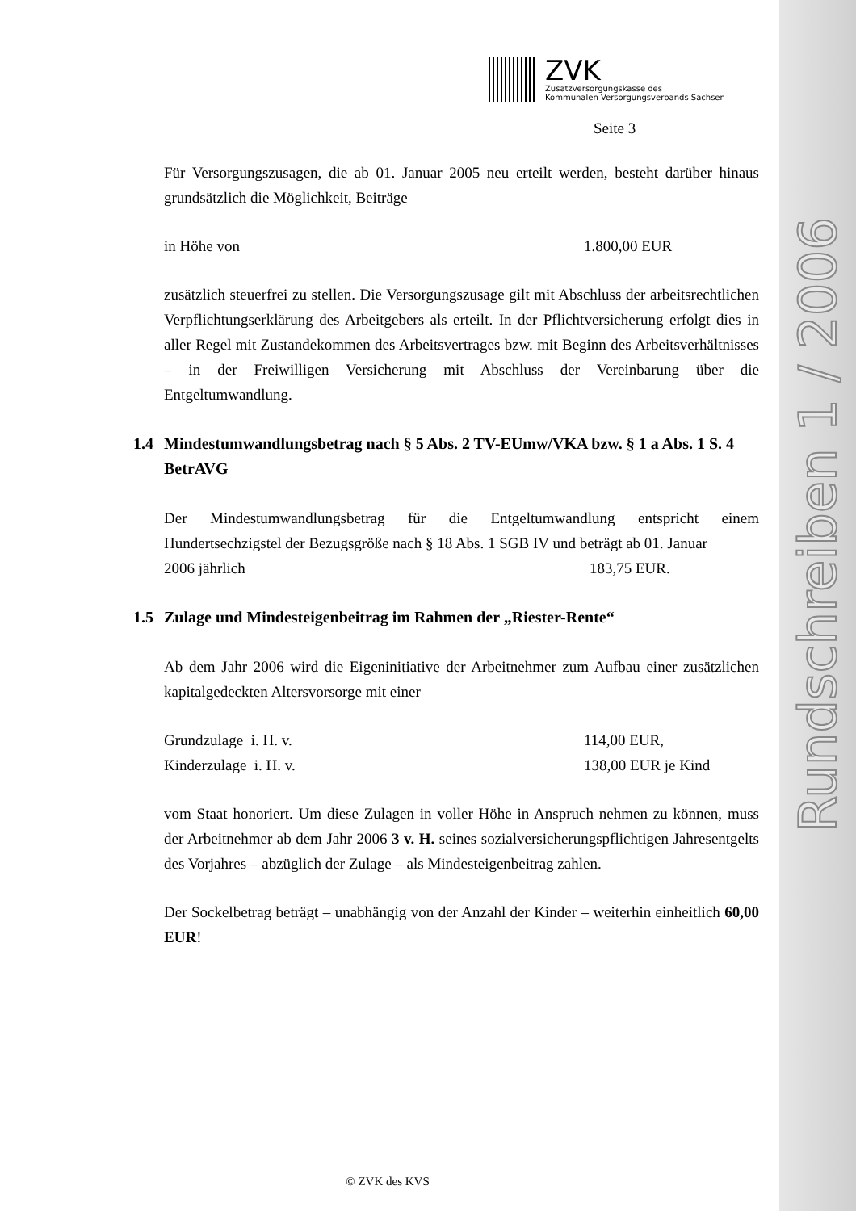Rundschreiben 1 / 2006
ZVK
Zusatzversorgungskasse des
Kommunalen Versorgungsverbands Sachsen
Seite 3
Für Versorgungszusagen, die ab 01. Januar 2005 neu erteilt werden, besteht darüber hinaus grundsätzlich die Möglichkeit, Beiträge
in Höhe von 1.800,00 EUR
zusätzlich steuerfrei zu stellen. Die Versorgungszusage gilt mit Abschluss der arbeitsrechtlichen Verpflichtungserklärung des Arbeitgebers als erteilt. In der Pflichtversicherung erfolgt dies in aller Regel mit Zustandekommen des Arbeitsvertrages bzw. mit Beginn des Arbeitsverhältnisses – in der Freiwilligen Versicherung mit Abschluss der Vereinbarung über die Entgeltumwandlung.
1.4 Mindestumwandlungsbetrag nach § 5 Abs. 2 TV-EUmw/VKA bzw. § 1 a Abs. 1 S. 4 BetrAVG
Der Mindestumwandlungsbetrag für die Entgeltumwandlung entspricht einem Hundertsechzigstel der Bezugsgröße nach § 18 Abs. 1 SGB IV und beträgt ab 01. Januar
2006 jährlich 183,75 EUR.
1.5 Zulage und Mindesteigenbeitrag im Rahmen der „Riester-Rente“
Ab dem Jahr 2006 wird die Eigeninitiative der Arbeitnehmer zum Aufbau einer zusätzlichen kapitalgedeckten Altersvorsorge mit einer
Grundzulage i. H. v. 114,00 EUR,
Kinderzulage i. H. v. 138,00 EUR je Kind
vom Staat honoriert. Um diese Zulagen in voller Höhe in Anspruch nehmen zu können, muss der Arbeitnehmer ab dem Jahr 2006 3 v. H. seines sozialversicherungspflichtigen Jahresentgelts des Vorjahres – abzüglich der Zulage – als Mindesteigenbeitrag zahlen.
Der Sockelbetrag beträgt – unabhängig von der Anzahl der Kinder – weiterhin einheitlich 60,00 EUR!
© ZVK des KVS